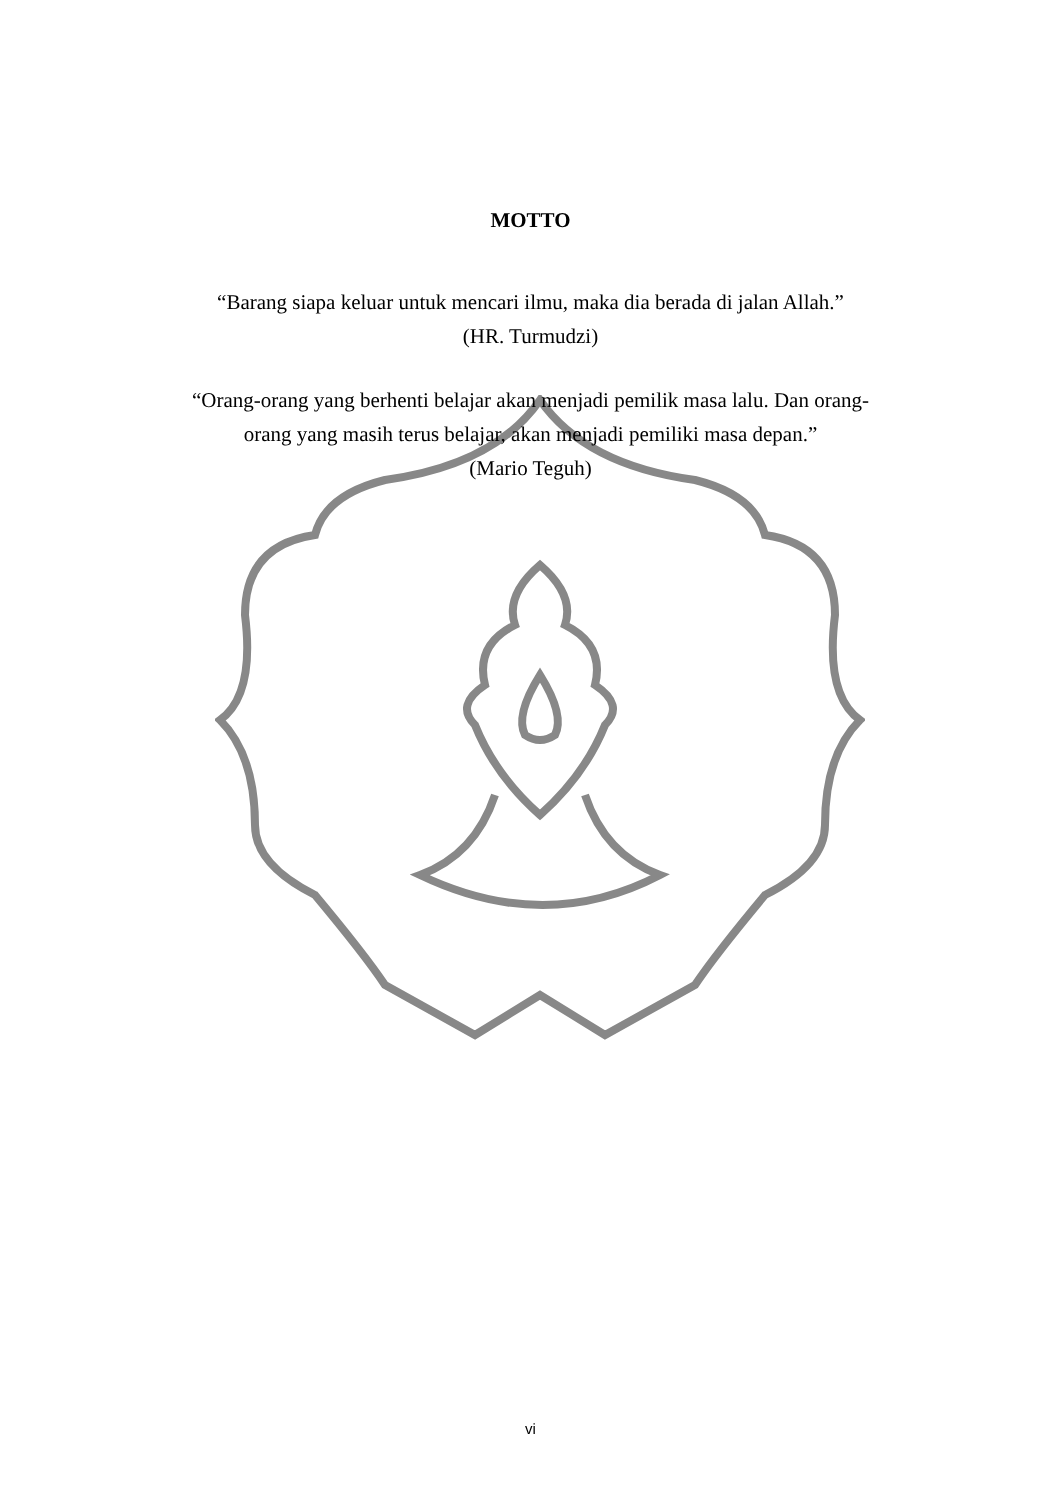MOTTO
“Barang siapa keluar untuk mencari ilmu, maka dia berada di jalan Allah.”
(HR. Turmudzi)
“Orang-orang yang berhenti belajar akan menjadi pemilik masa lalu. Dan orang-
orang yang masih terus belajar, akan menjadi pemiliki masa depan.”
(Mario Teguh)
vi